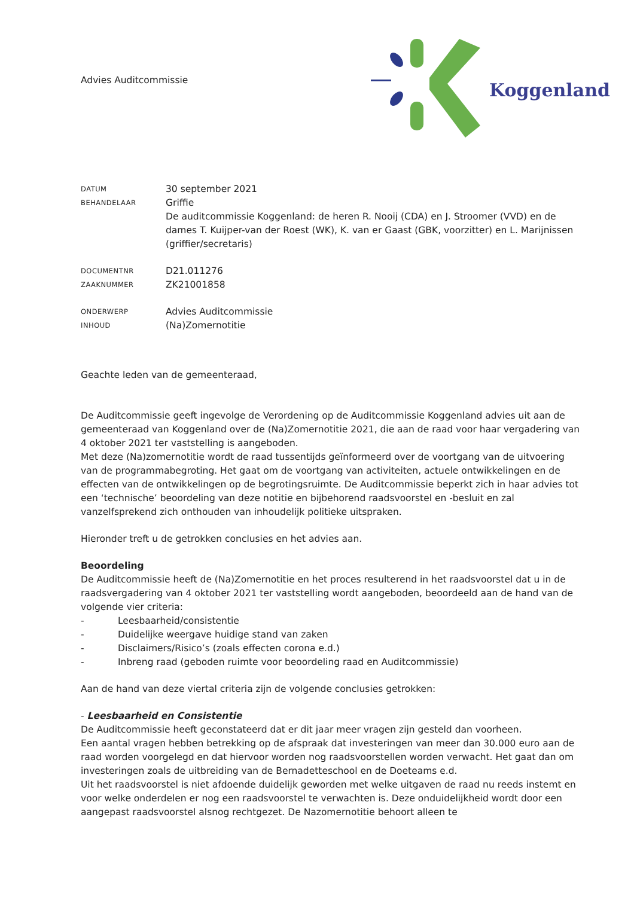Advies Auditcommissie
Koggenland
DATUM
30 september 2021
BEHANDELAAR
Griffie
De auditcommissie Koggenland: de heren R. Nooij (CDA) en J. Stroomer (VVD) en de dames T. Kuijper-van der Roest (WK), K. van er Gaast (GBK, voorzitter) en L. Marijnissen (griffier/secretaris)
DOCUMENTNR
D21.011276
ZAAKNUMMER
ZK21001858
ONDERWERP
Advies Auditcommissie
INHOUD
(Na)Zomernotitie
Geachte leden van de gemeenteraad,
De Auditcommissie geeft ingevolge de Verordening op de Auditcommissie Koggenland advies uit aan de gemeenteraad van Koggenland over de (Na)Zomernotitie 2021, die aan de raad voor haar vergadering van 4 oktober 2021 ter vaststelling is aangeboden.
Met deze (Na)zomernotitie wordt de raad tussentijds geïnformeerd over de voortgang van de uitvoering van de programmabegroting. Het gaat om de voortgang van activiteiten, actuele ontwikkelingen en de effecten van de ontwikkelingen op de begrotingsruimte. De Auditcommissie beperkt zich in haar advies tot een ‘technische’ beoordeling van deze notitie en bijbehorend raadsvoorstel en -besluit en zal vanzelfsprekend zich onthouden van inhoudelijk politieke uitspraken.
Hieronder treft u de getrokken conclusies en het advies aan.
Beoordeling
De Auditcommissie heeft de (Na)Zomernotitie en het proces resulterend in het raadsvoorstel dat u in de raadsvergadering van 4 oktober 2021 ter vaststelling wordt aangeboden, beoordeeld aan de hand van de volgende vier criteria:
- Leesbaarheid/consistentie
- Duidelijke weergave huidige stand van zaken
- Disclaimers/Risico’s (zoals effecten corona e.d.)
- Inbreng raad (geboden ruimte voor beoordeling raad en Auditcommissie)
Aan de hand van deze viertal criteria zijn de volgende conclusies getrokken:
- Leesbaarheid en Consistentie
De Auditcommissie heeft geconstateerd dat er dit jaar meer vragen zijn gesteld dan voorheen.
Een aantal vragen hebben betrekking op de afspraak dat investeringen van meer dan 30.000 euro aan de raad worden voorgelegd en dat hiervoor worden nog raadsvoorstellen worden verwacht. Het gaat dan om investeringen zoals de uitbreiding van de Bernadetteschool en de Doeteams e.d.
Uit het raadsvoorstel is niet afdoende duidelijk geworden met welke uitgaven de raad nu reeds instemt en voor welke onderdelen er nog een raadsvoorstel te verwachten is. Deze onduidelijkheid wordt door een aangepast raadsvoorstel alsnog rechtgezet. De Nazomernotitie behoort alleen te